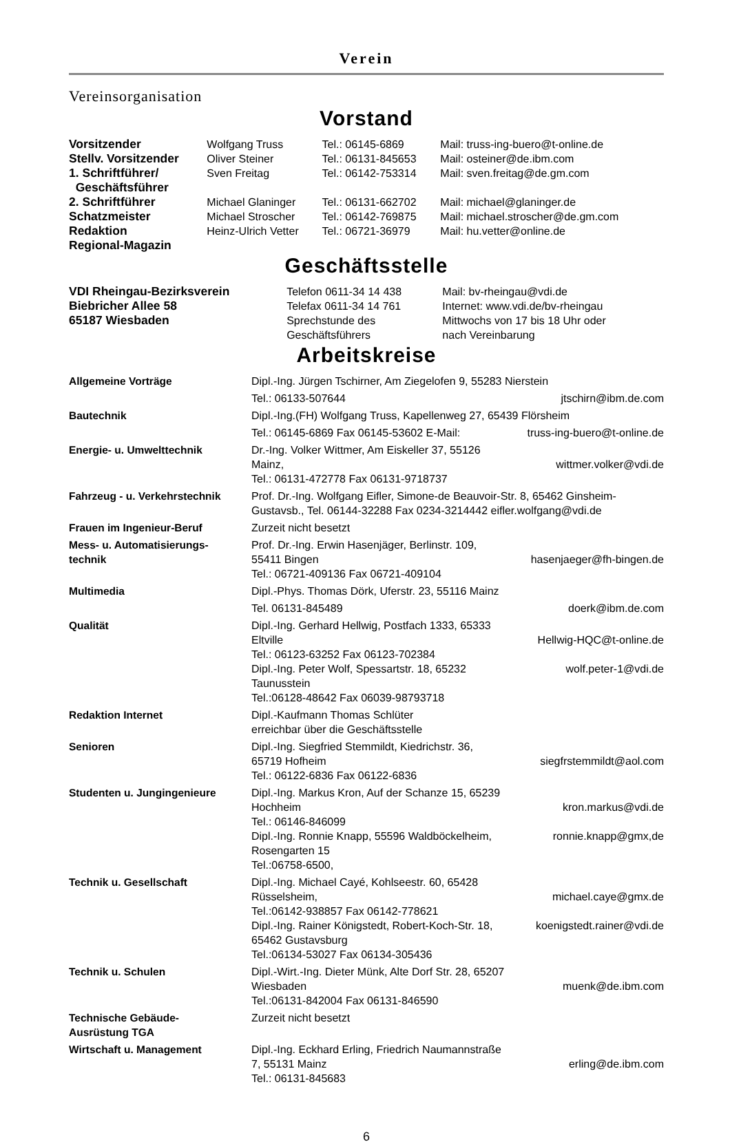Verein
Vereinsorganisation
Vorstand
| Vorsitzender | Wolfgang Truss | Tel.: 06145-6869 | Mail: truss-ing-buero@t-online.de |
| Stellv. Vorsitzender | Oliver Steiner | Tel.: 06131-845653 | Mail: osteiner@de.ibm.com |
| 1. Schriftführer/ Geschäftsführer | Sven Freitag | Tel.: 06142-753314 | Mail: sven.freitag@de.gm.com |
| 2. Schriftführer | Michael Glaninger | Tel.: 06131-662702 | Mail: michael@glaninger.de |
| Schatzmeister | Michael Stroscher | Tel.: 06142-769875 | Mail: michael.stroscher@de.gm.com |
| Redaktion Regional-Magazin | Heinz-Ulrich Vetter | Tel.: 06721-36979 | Mail: hu.vetter@online.de |
Geschäftsstelle
| VDI Rheingau-Bezirksverein Biebricher Allee 58 65187 Wiesbaden | Telefon 0611-34 14 438 Telefax 0611-34 14 761 Sprechstunde des Geschäftsführers | Mail: bv-rheingau@vdi.de Internet: www.vdi.de/bv-rheingau Mittwochs von 17 bis 18 Uhr oder nach Vereinbarung |
Arbeitskreise
| Allgemeine Vorträge | Dipl.-Ing. Jürgen Tschirner, Am Ziegelofen 9, 55283 Nierstein | |
| | Tel.: 06133-507644 | jtschirn@ibm.de.com |
| Bautechnik | Dipl.-Ing.(FH) Wolfgang Truss, Kapellenweg 27, 65439 Flörsheim | |
| | Tel.: 06145-6869 Fax 06145-53602 E-Mail: | truss-ing-buero@t-online.de |
| Energie- u. Umwelttechnik | Dr.-Ing. Volker Wittmer, Am Eiskeller 37, 55126 Mainz, Tel.: 06131-472778 Fax 06131-9718737 | wittmer.volker@vdi.de |
| Fahrzeug - u. Verkehrstechnik | Prof. Dr.-Ing. Wolfgang Eifler, Simone-de Beauvoir-Str. 8, 65462 Ginsheim-Gustavsb., Tel. 06144-32288 Fax 0234-3214442 eifler.wolfgang@vdi.de | |
| Frauen im Ingenieur-Beruf | Zurzeit nicht besetzt | |
| Mess- u. Automatisierungs- technik | Prof. Dr.-Ing. Erwin Hasenjäger, Berlinstr. 109, 55411 Bingen Tel.: 06721-409136 Fax 06721-409104 | hasenjaeger@fh-bingen.de |
| Multimedia | Dipl.-Phys. Thomas Dörk, Uferstr. 23, 55116 Mainz | |
| | Tel. 06131-845489 | doerk@ibm.de.com |
| Qualität | Dipl.-Ing. Gerhard Hellwig, Postfach 1333, 65333 Eltville Tel.: 06123-63252 Fax 06123-702384 Dipl.-Ing. Peter Wolf, Spessartstr. 18, 65232 Taunusstein Tel.:06128-48642 Fax 06039-98793718 | Hellwig-HQC@t-online.de wolf.peter-1@vdi.de |
| Redaktion Internet | Dipl.-Kaufmann Thomas Schlüter erreichbar über die Geschäftsstelle | |
| Senioren | Dipl.-Ing. Siegfried Stemmildt, Kiedrichstr. 36, 65719 Hofheim Tel.: 06122-6836 Fax 06122-6836 | siegfrstemmildt@aol.com |
| Studenten u. Jungingenieure | Dipl.-Ing. Markus Kron, Auf der Schanze 15, 65239 Hochheim Tel.: 06146-846099 Dipl.-Ing. Ronnie Knapp, 55596 Waldböckelheim, Rosengarten 15 Tel.:06758-6500, | kron.markus@vdi.de ronnie.knapp@gmx,de |
| Technik u. Gesellschaft | Dipl.-Ing. Michael Cayé, Kohlseestr. 60, 65428 Rüsselsheim, Tel.:06142-938857 Fax 06142-778621 Dipl.-Ing. Rainer Königstedt, Robert-Koch-Str. 18, 65462 Gustavsburg Tel.:06134-53027 Fax 06134-305436 | michael.caye@gmx.de koenigstedt.rainer@vdi.de |
| Technik u. Schulen | Dipl.-Wirt.-Ing. Dieter Münk, Alte Dorf Str. 28, 65207 Wiesbaden Tel.:06131-842004 Fax 06131-846590 | muenk@de.ibm.com |
| Technische Gebäude- Ausrüstung TGA | Zurzeit nicht besetzt | |
| Wirtschaft u. Management | Dipl.-Ing. Eckhard Erling, Friedrich Naumannstraße 7, 55131 Mainz Tel.: 06131-845683 | erling@de.ibm.com |
6